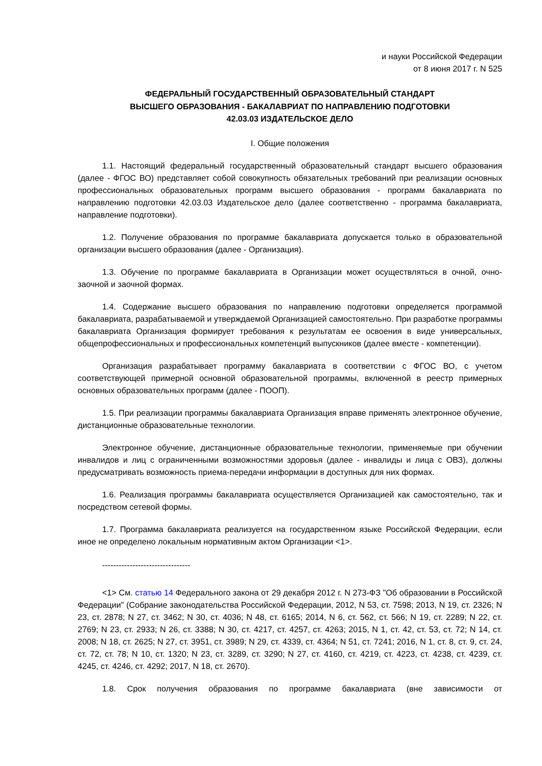и науки Российской Федерации
от 8 июня 2017 г. N 525
ФЕДЕРАЛЬНЫЙ ГОСУДАРСТВЕННЫЙ ОБРАЗОВАТЕЛЬНЫЙ СТАНДАРТ
ВЫСШЕГО ОБРАЗОВАНИЯ - БАКАЛАВРИАТ ПО НАПРАВЛЕНИЮ ПОДГОТОВКИ
42.03.03 ИЗДАТЕЛЬСКОЕ ДЕЛО
I. Общие положения
1.1. Настоящий федеральный государственный образовательный стандарт высшего образования (далее - ФГОС ВО) представляет собой совокупность обязательных требований при реализации основных профессиональных образовательных программ высшего образования - программ бакалавриата по направлению подготовки 42.03.03 Издательское дело (далее соответственно - программа бакалавриата, направление подготовки).
1.2. Получение образования по программе бакалавриата допускается только в образовательной организации высшего образования (далее - Организация).
1.3. Обучение по программе бакалавриата в Организации может осуществляться в очной, очно-заочной и заочной формах.
1.4. Содержание высшего образования по направлению подготовки определяется программой бакалавриата, разрабатываемой и утверждаемой Организацией самостоятельно. При разработке программы бакалавриата Организация формирует требования к результатам ее освоения в виде универсальных, общепрофессиональных и профессиональных компетенций выпускников (далее вместе - компетенции).
Организация разрабатывает программу бакалавриата в соответствии с ФГОС ВО, с учетом соответствующей примерной основной образовательной программы, включенной в реестр примерных основных образовательных программ (далее - ПООП).
1.5. При реализации программы бакалавриата Организация вправе применять электронное обучение, дистанционные образовательные технологии.
Электронное обучение, дистанционные образовательные технологии, применяемые при обучении инвалидов и лиц с ограниченными возможностями здоровья (далее - инвалиды и лица с ОВЗ), должны предусматривать возможность приема-передачи информации в доступных для них формах.
1.6. Реализация программы бакалавриата осуществляется Организацией как самостоятельно, так и посредством сетевой формы.
1.7. Программа бакалавриата реализуется на государственном языке Российской Федерации, если иное не определено локальным нормативным актом Организации <1>.
--------------------------------
<1> См. статью 14 Федерального закона от 29 декабря 2012 г. N 273-ФЗ "Об образовании в Российской Федерации" (Собрание законодательства Российской Федерации, 2012, N 53, ст. 7598; 2013, N 19, ст. 2326; N 23, ст. 2878; N 27, ст. 3462; N 30, ст. 4036; N 48, ст. 6165; 2014, N 6, ст. 562, ст. 566; N 19, ст. 2289; N 22, ст. 2769; N 23, ст. 2933; N 26, ст. 3388; N 30, ст. 4217, ст. 4257, ст. 4263; 2015, N 1, ст. 42, ст. 53, ст. 72; N 14, ст. 2008; N 18, ст. 2625; N 27, ст. 3951, ст. 3989; N 29, ст. 4339, ст. 4364; N 51, ст. 7241; 2016, N 1, ст. 8, ст. 9, ст. 24, ст. 72, ст. 78; N 10, ст. 1320; N 23, ст. 3289, ст. 3290; N 27, ст. 4160, ст. 4219, ст. 4223, ст. 4238, ст. 4239, ст. 4245, ст. 4246, ст. 4292; 2017, N 18, ст. 2670).
1.8. Срок получения образования по программе бакалавриата (вне зависимости от